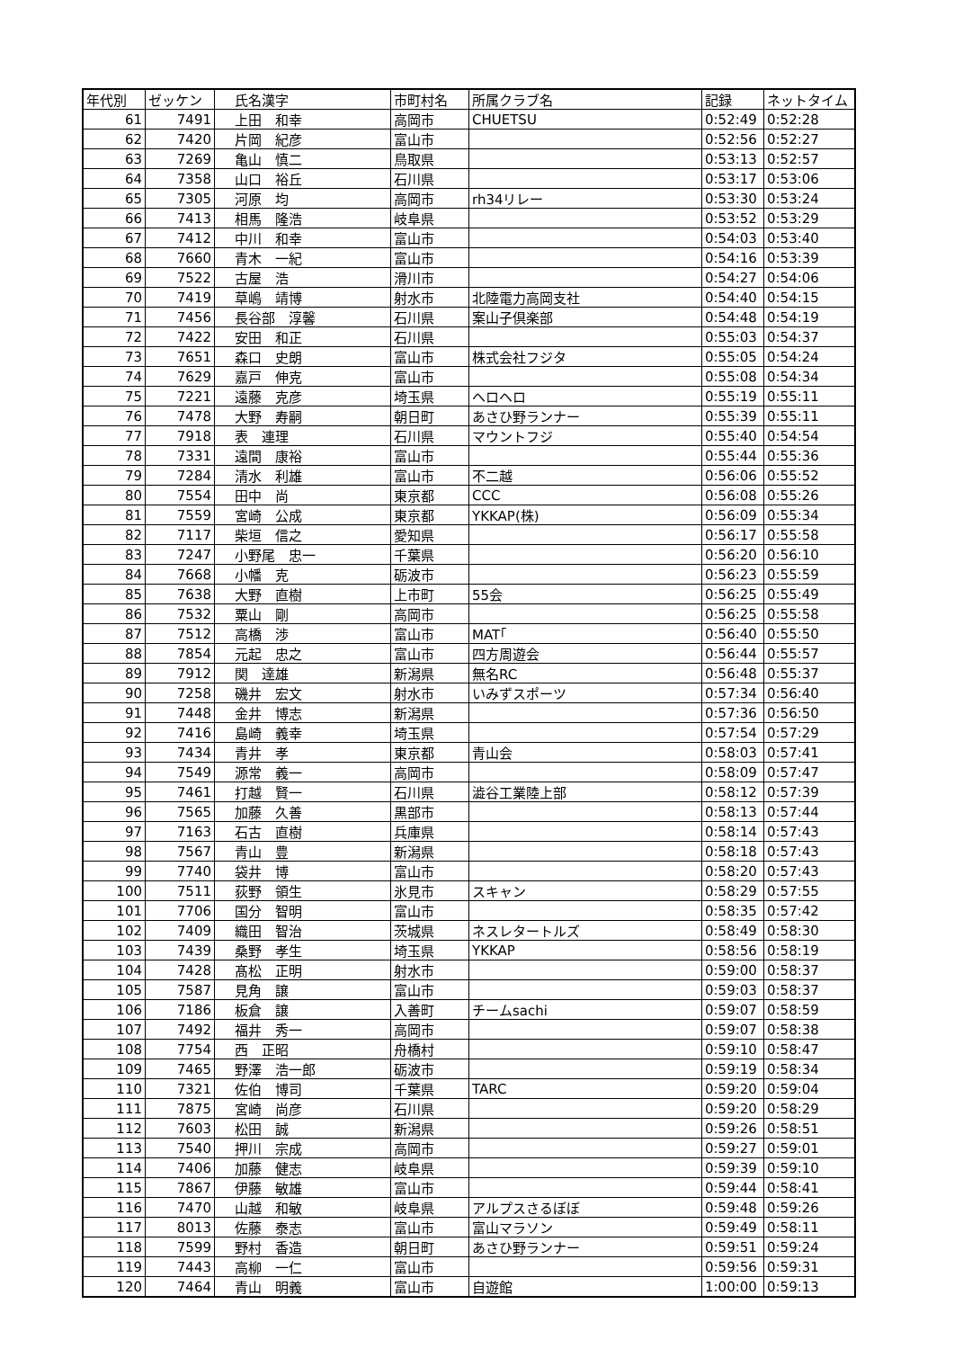| 年代別 | ゼッケン | 氏名漢字 | 市町村名 | 所属クラブ名 | 記録 | ネットタイム |
| --- | --- | --- | --- | --- | --- | --- |
| 61 | 7491 | 上田 和幸 | 高岡市 | CHUETSU | 0:52:49 | 0:52:28 |
| 62 | 7420 | 片岡 紀彦 | 富山市 | | 0:52:56 | 0:52:27 |
| 63 | 7269 | 亀山 慎二 | 鳥取県 | | 0:53:13 | 0:52:57 |
| 64 | 7358 | 山口 裕丘 | 石川県 | | 0:53:17 | 0:53:06 |
| 65 | 7305 | 河原 均 | 高岡市 | rh34リレー | 0:53:30 | 0:53:24 |
| 66 | 7413 | 相馬 隆浩 | 岐阜県 | | 0:53:52 | 0:53:29 |
| 67 | 7412 | 中川 和幸 | 富山市 | | 0:54:03 | 0:53:40 |
| 68 | 7660 | 青木 一紀 | 富山市 | | 0:54:16 | 0:53:39 |
| 69 | 7522 | 古屋 浩 | 滑川市 | | 0:54:27 | 0:54:06 |
| 70 | 7419 | 草嶋 靖博 | 射水市 | 北陸電力高岡支社 | 0:54:40 | 0:54:15 |
| 71 | 7456 | 長谷部 淳馨 | 石川県 | 案山子倶楽部 | 0:54:48 | 0:54:19 |
| 72 | 7422 | 安田 和正 | 石川県 | | 0:55:03 | 0:54:37 |
| 73 | 7651 | 森口 史朗 | 富山市 | 株式会社フジタ | 0:55:05 | 0:54:24 |
| 74 | 7629 | 嘉戸 伸克 | 富山市 | | 0:55:08 | 0:54:34 |
| 75 | 7221 | 遠藤 克彦 | 埼玉県 | ヘロヘロ | 0:55:19 | 0:55:11 |
| 76 | 7478 | 大野 寿嗣 | 朝日町 | あさひ野ランナー | 0:55:39 | 0:55:11 |
| 77 | 7918 | 表 連理 | 石川県 | マウントフジ | 0:55:40 | 0:54:54 |
| 78 | 7331 | 遠間 康裕 | 富山市 | | 0:55:44 | 0:55:36 |
| 79 | 7284 | 清水 利雄 | 富山市 | 不二越 | 0:56:06 | 0:55:52 |
| 80 | 7554 | 田中 尚 | 東京都 | CCC | 0:56:08 | 0:55:26 |
| 81 | 7559 | 宮崎 公成 | 東京都 | YKKAP(株) | 0:56:09 | 0:55:34 |
| 82 | 7117 | 柴垣 信之 | 愛知県 | | 0:56:17 | 0:55:58 |
| 83 | 7247 | 小野尾 忠一 | 千葉県 | | 0:56:20 | 0:56:10 |
| 84 | 7668 | 小幡 克 | 砺波市 | | 0:56:23 | 0:55:59 |
| 85 | 7638 | 大野 直樹 | 上市町 | 55会 | 0:56:25 | 0:55:49 |
| 86 | 7532 | 粟山 剛 | 高岡市 | | 0:56:25 | 0:55:58 |
| 87 | 7512 | 高橋 渉 | 富山市 | MAT｢ | 0:56:40 | 0:55:50 |
| 88 | 7854 | 元起 忠之 | 富山市 | 四方周遊会 | 0:56:44 | 0:55:57 |
| 89 | 7912 | 関 達雄 | 新潟県 | 無名RC | 0:56:48 | 0:55:37 |
| 90 | 7258 | 磯井 宏文 | 射水市 | いみずスポーツ | 0:57:34 | 0:56:40 |
| 91 | 7448 | 金井 博志 | 新潟県 | | 0:57:36 | 0:56:50 |
| 92 | 7416 | 島崎 義幸 | 埼玉県 | | 0:57:54 | 0:57:29 |
| 93 | 7434 | 青井 孝 | 東京都 | 青山会 | 0:58:03 | 0:57:41 |
| 94 | 7549 | 源常 義一 | 高岡市 | | 0:58:09 | 0:57:47 |
| 95 | 7461 | 打越 賢一 | 石川県 | 澁谷工業陸上部 | 0:58:12 | 0:57:39 |
| 96 | 7565 | 加藤 久善 | 黒部市 | | 0:58:13 | 0:57:44 |
| 97 | 7163 | 石古 直樹 | 兵庫県 | | 0:58:14 | 0:57:43 |
| 98 | 7567 | 青山 豊 | 新潟県 | | 0:58:18 | 0:57:43 |
| 99 | 7740 | 袋井 博 | 富山市 | | 0:58:20 | 0:57:43 |
| 100 | 7511 | 荻野 領生 | 氷見市 | スキャン | 0:58:29 | 0:57:55 |
| 101 | 7706 | 国分 智明 | 富山市 | | 0:58:35 | 0:57:42 |
| 102 | 7409 | 織田 智治 | 茨城県 | ネスレタートルズ | 0:58:49 | 0:58:30 |
| 103 | 7439 | 桑野 孝生 | 埼玉県 | YKKAP | 0:58:56 | 0:58:19 |
| 104 | 7428 | 髙松 正明 | 射水市 | | 0:59:00 | 0:58:37 |
| 105 | 7587 | 見角 譲 | 富山市 | | 0:59:03 | 0:58:37 |
| 106 | 7186 | 板倉 譲 | 入善町 | チームsachi | 0:59:07 | 0:58:59 |
| 107 | 7492 | 福井 秀一 | 高岡市 | | 0:59:07 | 0:58:38 |
| 108 | 7754 | 西 正昭 | 舟橋村 | | 0:59:10 | 0:58:47 |
| 109 | 7465 | 野澤 浩一郎 | 砺波市 | | 0:59:19 | 0:58:34 |
| 110 | 7321 | 佐伯 博司 | 千葉県 | TARC | 0:59:20 | 0:59:04 |
| 111 | 7875 | 宮崎 尚彦 | 石川県 | | 0:59:20 | 0:58:29 |
| 112 | 7603 | 松田 誠 | 新潟県 | | 0:59:26 | 0:58:51 |
| 113 | 7540 | 押川 宗成 | 高岡市 | | 0:59:27 | 0:59:01 |
| 114 | 7406 | 加藤 健志 | 岐阜県 | | 0:59:39 | 0:59:10 |
| 115 | 7867 | 伊藤 敏雄 | 富山市 | | 0:59:44 | 0:58:41 |
| 116 | 7470 | 山越 和敏 | 岐阜県 | アルプスさるぼぼ | 0:59:48 | 0:59:26 |
| 117 | 8013 | 佐藤 泰志 | 富山市 | 富山マラソン | 0:59:49 | 0:58:11 |
| 118 | 7599 | 野村 香造 | 朝日町 | あさひ野ランナー | 0:59:51 | 0:59:24 |
| 119 | 7443 | 高柳 一仁 | 富山市 | | 0:59:56 | 0:59:31 |
| 120 | 7464 | 青山 明義 | 富山市 | 自遊館 | 1:00:00 | 0:59:13 |